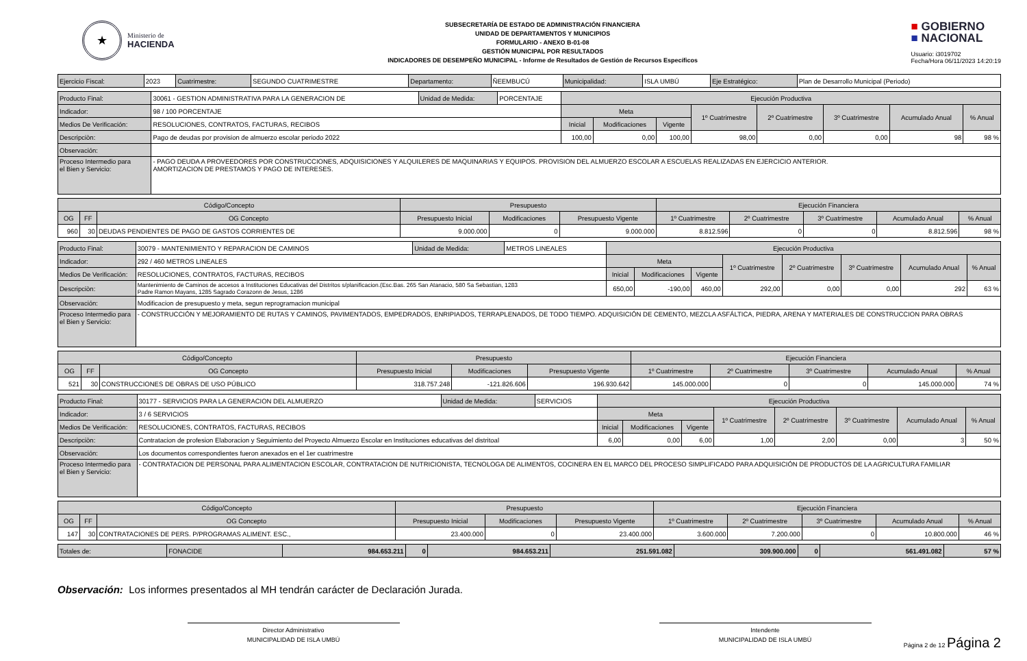★
Ministerio de
HACIENDA
SUBSECRETARÍA DE ESTADO DE ADMINISTRACIÓN FINANCIERA
UNIDAD DE DEPARTAMENTOS Y MUNICIPIOS
FORMULARIO - ANEXO B-01-08
GESTIÓN MUNICIPAL POR RESULTADOS
INDICADORES DE DESEMPEÑO MUNICIPAL - Informe de Resultados de Gestión de Recursos Específicos
■ GOBIERNO
■ NACIONAL
Usuario: i3019702
Fecha/Hora 06/11/2023 14:20:19
| Ejercicio Fiscal: | 2023 | Cuatrimestre: | SEGUNDO CUATRIMESTRE | Departamento: | ÑEEMBUCÚ | Municipalidad: | ISLA UMBÚ | Eje Estratégico: | Plan de Desarrollo Municipal (Periodo) |
| Producto Final: | 30061 - GESTION ADMINISTRATIVA PARA LA GENERACION DE | Unidad de Medida: | PORCENTAJE | Ejecución Productiva | | | | | | | |
| Indicador: | 98 / 100 PORCENTAJE | | | Meta | | | 1º Cuatrimestre | 2º Cuatrimestre | 3º Cuatrimestre | Acumulado Anual | % Anual |
| Medios De Verificación: | RESOLUCIONES, CONTRATOS, FACTURAS, RECIBOS | | | Inicial | Modificaciones | Vigente | | | | | |
| Descripciòn: | Pago de deudas por provision de almuerzo escolar periodo 2022 | | | 100,00 | 0,00 | 100,00 | 98,00 | 0,00 | 0,00 | 98 | 98 % |
| Observación: | | | | | | | | | | | |
| Proceso Intermedio para el Bien y Servicio: | - PAGO DEUDA A PROVEEDORES POR CONSTRUCCIONES, ADQUISICIONES Y ALQUILERES DE MAQUINARIAS Y EQUIPOS. PROVISION DEL ALMUERZO ESCOLAR A ESCUELAS REALIZADAS EN EJERCICIO ANTERIOR. AMORTIZACION DE PRESTAMOS Y PAGO DE INTERESES. | | | | | | | | | | |
| Código/Concepto | | | Presupuesto | | | Ejecución Financiera | | | | |
| --- | --- | --- | --- | --- | --- | --- | --- | --- | --- | --- |
| OG | FF | OG Concepto | Presupuesto Inicial | Modificaciones | Presupuesto Vigente | 1º Cuatrimestre | 2º Cuatrimestre | 3º Cuatrimestre | Acumulado Anual | % Anual |
| 960 | 30 | DEUDAS PENDIENTES DE PAGO DE GASTOS CORRIENTES DE | 9.000.000 | 0 | 9.000.000 | 8.812.596 | 0 | 0 | 8.812.596 | 98 % |
| Producto Final: | 30079 - MANTENIMIENTO Y REPARACION DE CAMINOS | Unidad de Medida: | METROS LINEALES | Ejecución Productiva | | | | | | | |
| Indicador: | 292 / 460 METROS LINEALES | | | Meta | | | 1º Cuatrimestre | 2º Cuatrimestre | 3º Cuatrimestre | Acumulado Anual | % Anual |
| Medios De Verificación: | RESOLUCIONES, CONTRATOS, FACTURAS, RECIBOS | | | Inicial | Modificaciones | Vigente | | | | | |
| Descripciòn: | Mantenimiento de Caminos de accesos a Instituciones Educativas del Distritos s/planificacion.(Esc.Bas. 265 San Atanacio, 580 Sa Sebastian, 1283 Padre Ramon Mayans, 1285 Sagrado Corazonn de Jesus, 1286 | | | 650,00 | -190,00 | 460,00 | 292,00 | 0,00 | 0,00 | 292 | 63 % |
| Observación: | Modificacion de presupuesto y meta, segun reprogramacion municipal | | | | | | | | | | |
| Proceso Intermedio para el Bien y Servicio: | - CONSTRUCCIÓN Y MEJORAMIENTO DE RUTAS Y CAMINOS, PAVIMENTADOS, EMPEDRADOS, ENRIPIADOS, TERRAPLENADOS, DE TODO TIEMPO. ADQUISICIÓN DE CEMENTO, MEZCLA ASFÁLTICA, PIEDRA, ARENA Y MATERIALES DE CONSTRUCCION PARA OBRAS | | | | | | | | | | |
| Código/Concepto | | | Presupuesto | | | Ejecución Financiera | | | | |
| --- | --- | --- | --- | --- | --- | --- | --- | --- | --- | --- |
| OG | FF | OG Concepto | Presupuesto Inicial | Modificaciones | Presupuesto Vigente | 1º Cuatrimestre | 2º Cuatrimestre | 3º Cuatrimestre | Acumulado Anual | % Anual |
| 521 | 30 | CONSTRUCCIONES DE OBRAS DE USO PÚBLICO | 318.757.248 | -121.826.606 | 196.930.642 | 145.000.000 | 0 | 0 | 145.000.000 | 74 % |
| Producto Final: | 30177 - SERVICIOS PARA LA GENERACION DEL ALMUERZO | Unidad de Medida: | SERVICIOS | Ejecución Productiva | | | | | | | |
| Indicador: | 3 / 6 SERVICIOS | | | Meta | | | 1º Cuatrimestre | 2º Cuatrimestre | 3º Cuatrimestre | Acumulado Anual | % Anual |
| Medios De Verificación: | RESOLUCIONES, CONTRATOS, FACTURAS, RECIBOS | | | Inicial | Modificaciones | Vigente | | | | | |
| Descripciòn: | Contratacion de profesion Elaboracion y Seguimiento del Proyecto Almuerzo Escolar en Instituciones educativas del distritoal | | | 6,00 | 0,00 | 6,00 | 1,00 | 2,00 | 0,00 | 3 | 50 % |
| Observación: | Los documentos correspondientes fueron anexados en el 1er cuatrimestre | | | | | | | | | | |
| Proceso Intermedio para el Bien y Servicio: | - CONTRATACION DE PERSONAL PARA ALIMENTACION ESCOLAR, CONTRATACION DE NUTRICIONISTA, TECNOLOGA DE ALIMENTOS, COCINERA EN EL MARCO DEL PROCESO SIMPLIFICADO PARA ADQUISICIÓN DE PRODUCTOS DE LA AGRICULTURA FAMILIAR | | | | | | | | | | |
| Código/Concepto | | | Presupuesto | | | Ejecución Financiera | | | | |
| --- | --- | --- | --- | --- | --- | --- | --- | --- | --- | --- |
| OG | FF | OG Concepto | Presupuesto Inicial | Modificaciones | Presupuesto Vigente | 1º Cuatrimestre | 2º Cuatrimestre | 3º Cuatrimestre | Acumulado Anual | % Anual |
| 147 | 30 | CONTRATACIONES DE PERS. P/PROGRAMAS ALIMENT. ESC., | 23.400.000 | 0 | 23.400.000 | 3.600.000 | 7.200.000 | 0 | 10.800.000 | 46 % |
| Totales de: | FONACIDE | 984.653.211 | 0 | 984.653.211 | 251.591.082 | 309.900.000 | 0 | 561.491.082 | 57 % |
Observación: Los informes presentados al MH tendrán carácter de Declaración Jurada.
Director Administrativo
MUNICIPALIDAD DE ISLA UMBÚ
Intendente
MUNICIPALIDAD DE ISLA UMBÚ
Página 2 de 12 Página 2